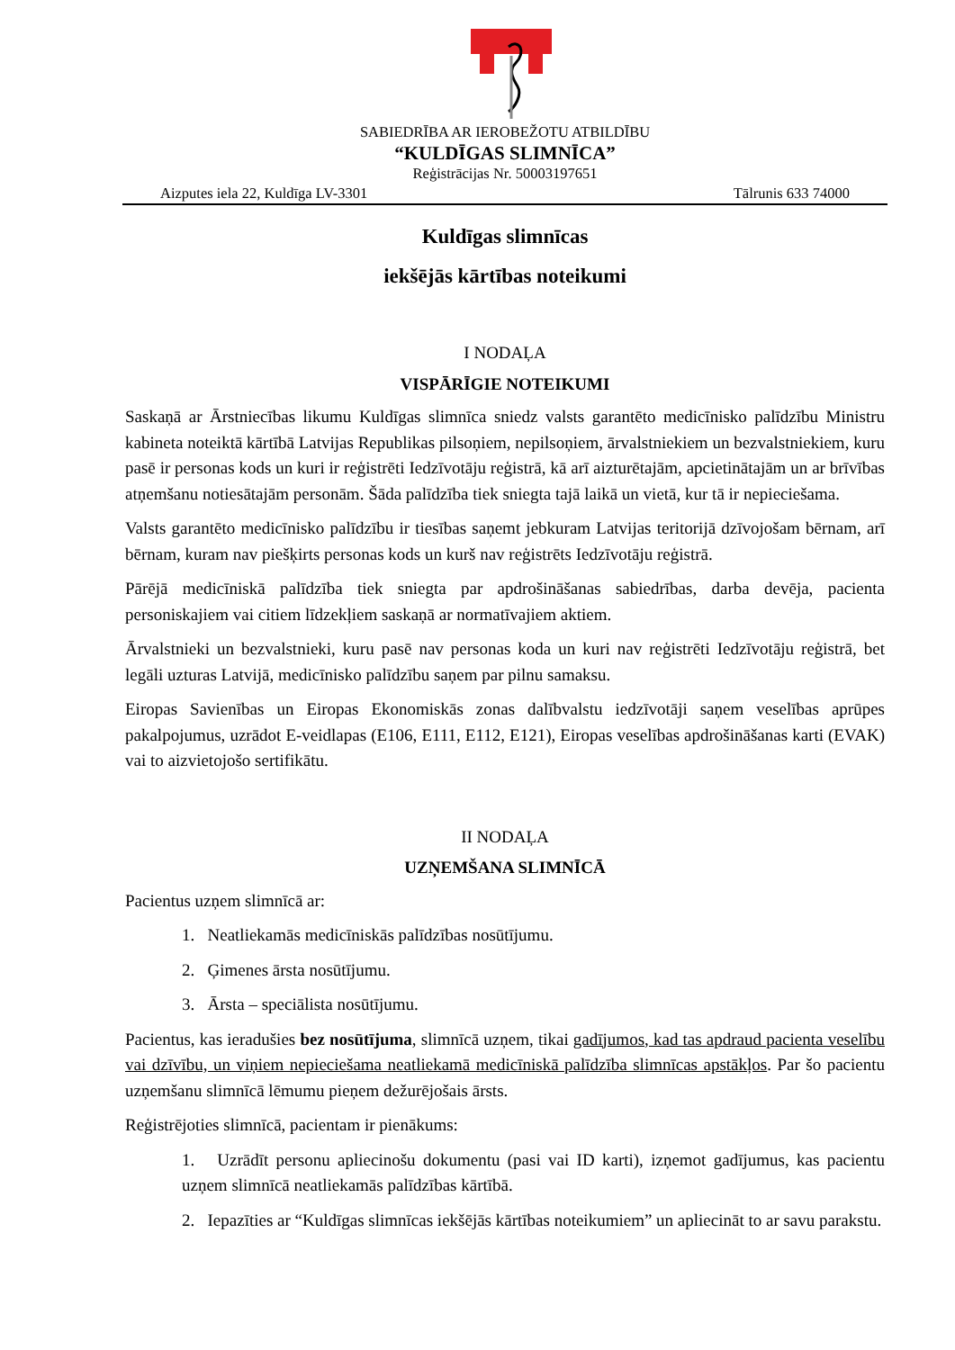SABIEDRĪBA AR IEROBEŽOTU ATBILDĪBU
“KULDĪGAS SLIMNĪCA”
Reģistrācijas Nr. 50003197651
Aizputes iela 22, Kuldīga LV-3301 Tālrunis 633 74000
Kuldīgas slimnīcas
iekšējās kārtības noteikumi
I NODAĻA
VISPĀRĪGIE NOTEIKUMI
Saskaņā ar Ārstniecības likumu Kuldīgas slimnīca sniedz valsts garantēto medicīnisko palīdzību Ministru kabineta noteiktā kārtībā Latvijas Republikas pilsoņiem, nepilsoņiem, ārvalstniekiem un bezvalstniekiem, kuru pasē ir personas kods un kuri ir reģistrēti Iedzīvotāju reģistrā, kā arī aizturētajām, apcietinātajām un ar brīvības atņemšanu notiesātajām personām. Šāda palīdzība tiek sniegta tajā laikā un vietā, kur tā ir nepieciešama.
Valsts garantēto medicīnisko palīdzību ir tiesības saņemt jebkuram Latvijas teritorijā dzīvojošam bērnam, arī bērnam, kuram nav piešķirts personas kods un kurš nav reģistrēts Iedzīvotāju reģistrā.
Pārējā medicīniskā palīdzība tiek sniegta par apdrošināšanas sabiedrības, darba devēja, pacienta personiskajiem vai citiem līdzekļiem saskaņā ar normatīvajiem aktiem.
Ārvalstnieki un bezvalstnieki, kuru pasē nav personas koda un kuri nav reģistrēti Iedzīvotāju reģistrā, bet legāli uzturas Latvijā, medicīnisko palīdzību saņem par pilnu samaksu.
Eiropas Savienības un Eiropas Ekonomiskās zonas dalībvalstu iedzīvotāji saņem veselības aprūpes pakalpojumus, uzrādot E-veidlapas (E106, E111, E112, E121), Eiropas veselības apdrošināšanas karti (EVAK) vai to aizvietojošo sertifikātu.
II NODAĻA
UZŅEMŠANA SLIMNĪCĀ
Pacientus uzņem slimnīcā ar:
1. Neatliekamās medicīniskās palīdzības nosūtījumu.
2. Ģimenes ārsta nosūtījumu.
3. Ārsta – speciālista nosūtījumu.
Pacientus, kas ieradušies bez nosūtījuma, slimnīcā uzņem, tikai gadījumos, kad tas apdraud pacienta veselību vai dzīvību, un viņiem nepieciešama neatliekamā medicīniskā palīdzība slimnīcas apstākļos. Par šo pacientu uzņemšanu slimnīcā lēmumu pieņem dežurējošais ārsts.
Reģistrējoties slimnīcā, pacientam ir pienākums:
1. Uzrādīt personu apliecinošu dokumentu (pasi vai ID karti), izņemot gadījumus, kas pacientu uzņem slimnīcā neatliekamās palīdzības kārtībā.
2. Iepazīties ar “Kuldīgas slimnīcas iekšējās kārtības noteikumiem” un apliecināt to ar savu parakstu.